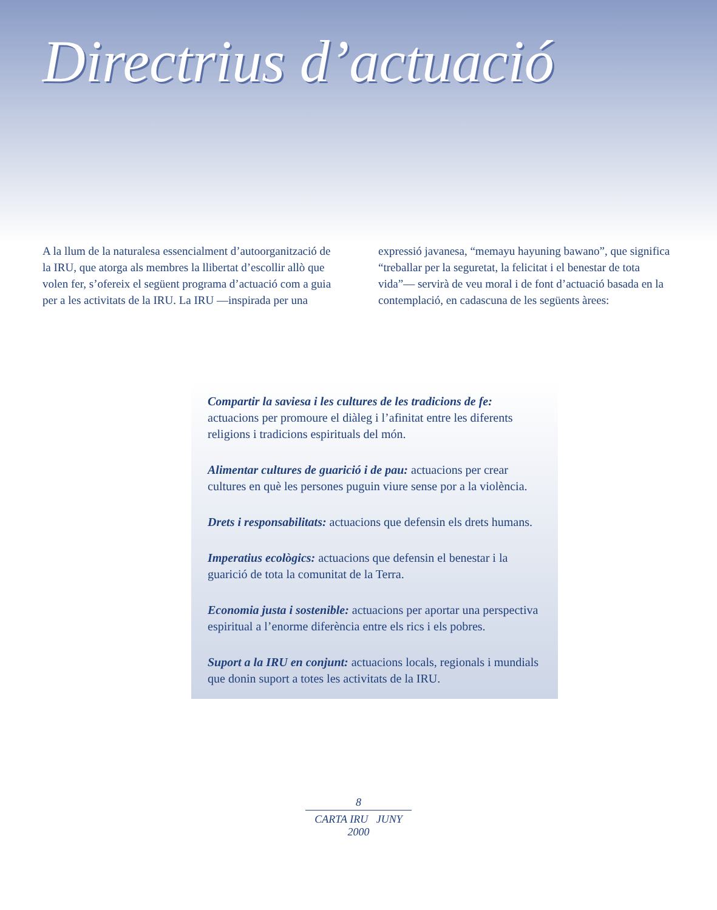Directrius d’actuació
A la llum de la naturalesa essencialment d’autoorganització de la IRU, que atorga als membres la llibertat d’escollir allò que volen fer, s’ofereix el següent programa d’actuació com a guia per a les activitats de la IRU. La IRU —inspirada per una
expressió javanesa, “memayu hayuning bawano”, que significa “treballar per la seguretat, la felicitat i el benestar de tota vida”— servirà de veu moral i de font d’actuació basada en la contemplació, en cadascuna de les següents àrees:
Compartir la saviesa i les cultures de les tradicions de fe: actuacions per promoure el diàleg i l’afinitat entre les diferents religions i tradicions espirituals del món.
Alimentar cultures de guarició i de pau: actuacions per crear cultures en què les persones puguin viure sense por a la violència.
Drets i responsabilitats: actuacions que defensin els drets humans.
Imperatius ecològics: actuacions que defensin el benestar i la guarició de tota la comunitat de la Terra.
Economia justa i sostenible: actuacions per aportar una perspectiva espiritual a l’enorme diferència entre els rics i els pobres.
Suport a la IRU en conjunt: actuacions locals, regionals i mundials que donin suport a totes les activitats de la IRU.
8
CARTA IRU JUNY 2000